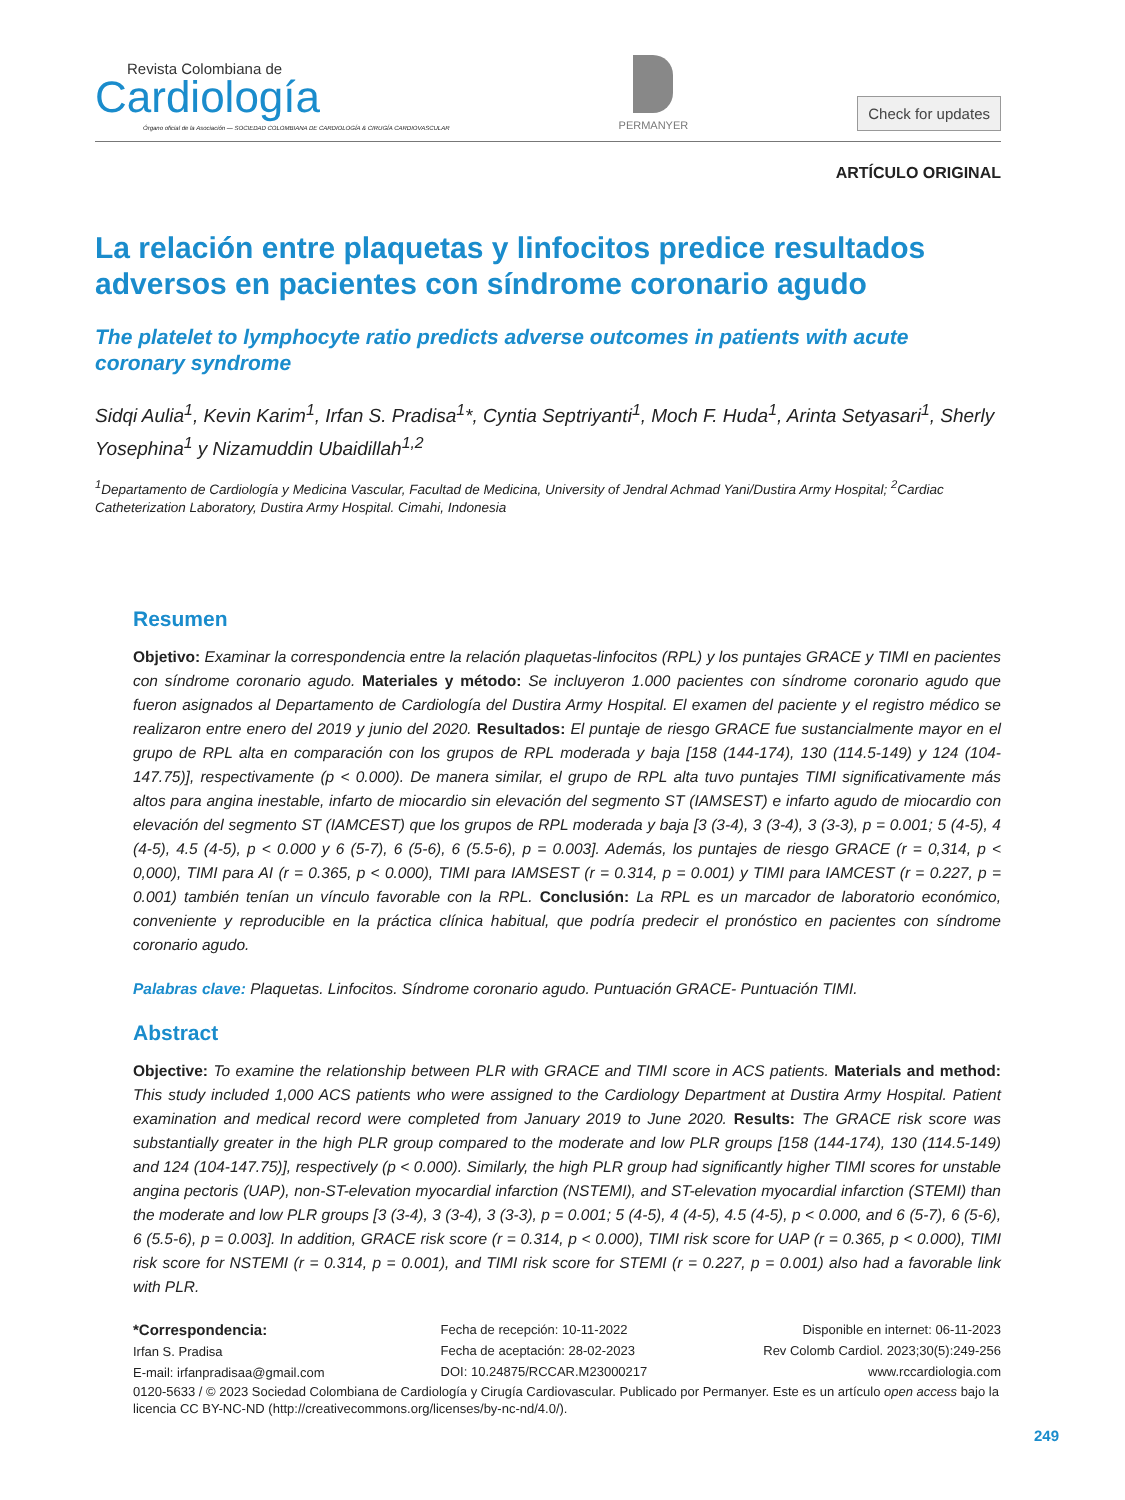Revista Colombiana de
Cardiología
Órgano oficial de la Asociación — SOCIEDAD COLOMBIANA DE CARDIOLOGÍA & CIRUGÍA CARDIOVASCULAR
PERMANYER
Check for updates
ARTÍCULO ORIGINAL
La relación entre plaquetas y linfocitos predice resultados adversos en pacientes con síndrome coronario agudo
The platelet to lymphocyte ratio predicts adverse outcomes in patients with acute coronary syndrome
Sidqi Aulia<sup>1</sup>, Kevin Karim<sup>1</sup>, Irfan S. Pradisa<sup>1</sup>*, Cyntia Septriyanti<sup>1</sup>, Moch F. Huda<sup>1</sup>, Arinta Setyasari<sup>1</sup>, Sherly Yosephina<sup>1</sup> y Nizamuddin Ubaidillah<sup>1,2</sup>
<sup>1</sup> Departamento de Cardiología y Medicina Vascular, Facultad de Medicina, University of Jendral Achmad Yani/Dustira Army Hospital; <sup>2</sup>Cardiac Catheterization Laboratory, Dustira Army Hospital. Cimahi, Indonesia
Resumen
Objetivo: Examinar la correspondencia entre la relación plaquetas-linfocitos (RPL) y los puntajes GRACE y TIMI en pacientes con síndrome coronario agudo. Materiales y método: Se incluyeron 1.000 pacientes con síndrome coronario agudo que fueron asignados al Departamento de Cardiología del Dustira Army Hospital. El examen del paciente y el registro médico se realizaron entre enero del 2019 y junio del 2020. Resultados: El puntaje de riesgo GRACE fue sustancialmente mayor en el grupo de RPL alta en comparación con los grupos de RPL moderada y baja [158 (144-174), 130 (114.5-149) y 124 (104-147.75)], respectivamente (p < 0.000). De manera similar, el grupo de RPL alta tuvo puntajes TIMI significativamente más altos para angina inestable, infarto de miocardio sin elevación del segmento ST (IAMSEST) e infarto agudo de miocardio con elevación del segmento ST (IAMCEST) que los grupos de RPL moderada y baja [3 (3-4), 3 (3-4), 3 (3-3), p = 0.001; 5 (4-5), 4 (4-5), 4.5 (4-5), p < 0.000 y 6 (5-7), 6 (5-6), 6 (5.5-6), p = 0.003]. Además, los puntajes de riesgo GRACE (r = 0,314, p < 0,000), TIMI para AI (r = 0.365, p < 0.000), TIMI para IAMSEST (r = 0.314, p = 0.001) y TIMI para IAMCEST (r = 0.227, p = 0.001) también tenían un vínculo favorable con la RPL. Conclusión: La RPL es un marcador de laboratorio económico, conveniente y reproducible en la práctica clínica habitual, que podría predecir el pronóstico en pacientes con síndrome coronario agudo.
Palabras clave: Plaquetas. Linfocitos. Síndrome coronario agudo. Puntuación GRACE- Puntuación TIMI.
Abstract
Objective: To examine the relationship between PLR with GRACE and TIMI score in ACS patients. Materials and method: This study included 1,000 ACS patients who were assigned to the Cardiology Department at Dustira Army Hospital. Patient examination and medical record were completed from January 2019 to June 2020. Results: The GRACE risk score was substantially greater in the high PLR group compared to the moderate and low PLR groups [158 (144-174), 130 (114.5-149) and 124 (104-147.75)], respectively (p < 0.000). Similarly, the high PLR group had significantly higher TIMI scores for unstable angina pectoris (UAP), non-ST-elevation myocardial infarction (NSTEMI), and ST-elevation myocardial infarction (STEMI) than the moderate and low PLR groups [3 (3-4), 3 (3-4), 3 (3-3), p = 0.001; 5 (4-5), 4 (4-5), 4.5 (4-5), p < 0.000, and 6 (5-7), 6 (5-6), 6 (5.5-6), p = 0.003]. In addition, GRACE risk score (r = 0.314, p < 0.000), TIMI risk score for UAP (r = 0.365, p < 0.000), TIMI risk score for NSTEMI (r = 0.314, p = 0.001), and TIMI risk score for STEMI (r = 0.227, p = 0.001) also had a favorable link with PLR.
*Correspondencia:
Irfan S. Pradisa
E-mail: irfanpradisaa@gmail.com
Fecha de recepción: 10-11-2022
Fecha de aceptación: 28-02-2023
DOI: 10.24875/RCCAR.M23000217
Disponible en internet: 06-11-2023
Rev Colomb Cardiol. 2023;30(5):249-256
www.rccardiologia.com
0120-5633 / © 2023 Sociedad Colombiana de Cardiología y Cirugía Cardiovascular. Publicado por Permanyer. Este es un artículo open access bajo la licencia CC BY-NC-ND (http://creativecommons.org/licenses/by-nc-nd/4.0/).
249